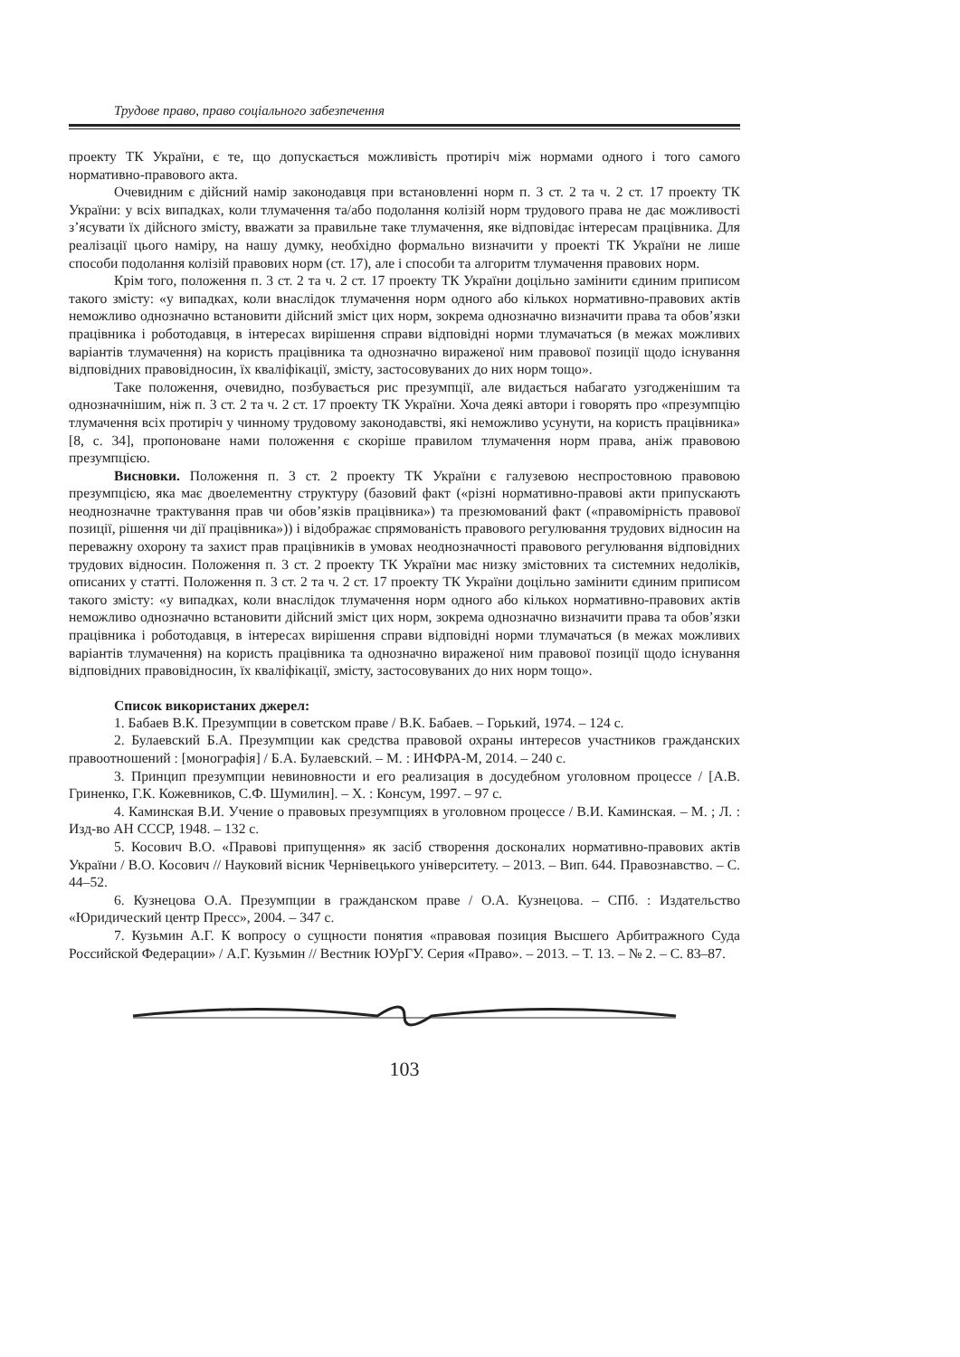Трудове право, право соціального забезпечення
проекту ТК України, є те, що допускається можливість протиріч між нормами одного і того самого нормативно-правового акта.
Очевидним є дійсний намір законодавця при встановленні норм п. 3 ст. 2 та ч. 2 ст. 17 проекту ТК України: у всіх випадках, коли тлумачення та/або подолання колізій норм трудового права не дає можливості з’ясувати їх дійсного змісту, вважати за правильне таке тлумачення, яке відповідає інтересам працівника. Для реалізації цього наміру, на нашу думку, необхідно формально визначити у проекті ТК України не лише способи подолання колізій правових норм (ст. 17), але і способи та алгоритм тлумачення правових норм.
Крім того, положення п. 3 ст. 2 та ч. 2 ст. 17 проекту ТК України доцільно замінити єдиним приписом такого змісту: «у випадках, коли внаслідок тлумачення норм одного або кількох нормативно-правових актів неможливо однозначно встановити дійсний зміст цих норм, зокрема однозначно визначити права та обов’язки працівника і роботодавця, в інтересах вирішення справи відповідні норми тлумачаться (в межах можливих варіантів тлумачення) на користь працівника та однозначно вираженої ним правової позиції щодо існування відповідних правовідносин, їх кваліфікації, змісту, застосовуваних до них норм тощо».
Таке положення, очевидно, позбувається рис презумпції, але видається набагато узгодженішим та однозначнішим, ніж п. 3 ст. 2 та ч. 2 ст. 17 проекту ТК України. Хоча деякі автори і говорять про «презумпцію тлумачення всіх протиріч у чинному трудовому законодавстві, які неможливо усунути, на користь працівника» [8, с. 34], пропоноване нами положення є скоріше правилом тлумачення норм права, аніж правовою презумпцією.
Висновки. Положення п. 3 ст. 2 проекту ТК України є галузевою неспростовною правовою презумпцією, яка має двоелементну структуру (базовий факт («різні нормативно-правові акти припускають неоднозначне трактування прав чи обов’язків працівника») та презюмований факт («правомірність правової позиції, рішення чи дії працівника»)) і відображає спрямованість правового регулювання трудових відносин на переважну охорону та захист прав працівників в умовах неоднозначності правового регулювання відповідних трудових відносин. Положення п. 3 ст. 2 проекту ТК України має низку змістовних та системних недоліків, описаних у статті. Положення п. 3 ст. 2 та ч. 2 ст. 17 проекту ТК України доцільно замінити єдиним приписом такого змісту: «у випадках, коли внаслідок тлумачення норм одного або кількох нормативно-правових актів неможливо однозначно встановити дійсний зміст цих норм, зокрема однозначно визначити права та обов’язки працівника і роботодавця, в інтересах вирішення справи відповідні норми тлумачаться (в межах можливих варіантів тлумачення) на користь працівника та однозначно вираженої ним правової позиції щодо існування відповідних правовідносин, їх кваліфікації, змісту, застосовуваних до них норм тощо».
Список використаних джерел:
1. Бабаев В.К. Презумпции в советском праве / В.К. Бабаев. – Горький, 1974. – 124 с.
2. Булаевский Б.А. Презумпции как средства правовой охраны интересов участников гражданских правоотношений : [монографія] / Б.А. Булаевский. – М. : ИНФРА-М, 2014. – 240 с.
3. Принцип презумпции невиновности и его реализация в досудебном уголовном процессе / [А.В. Гриненко, Г.К. Кожевников, С.Ф. Шумилин]. – Х. : Консум, 1997. – 97 с.
4. Каминская В.И. Учение о правовых презумпциях в уголовном процессе / В.И. Каминская. – М. ; Л. : Изд-во АН СССР, 1948. – 132 с.
5. Косович В.О. «Правові припущення» як засіб створення досконалих нормативно-правових актів України / В.О. Косович // Науковий вісник Чернівецького університету. – 2013. – Вип. 644. Правознавство. – С. 44–52.
6. Кузнецова О.А. Презумпции в гражданском праве / О.А. Кузнецова. – СПб. : Издательство «Юридический центр Пресс», 2004. – 347 с.
7. Кузьмин А.Г. К вопросу о сущности понятия «правовая позиция Высшего Арбитражного Суда Российской Федерации» / А.Г. Кузьмин // Вестник ЮУрГУ. Серия «Право». – 2013. – Т. 13. – № 2. – С. 83–87.
103